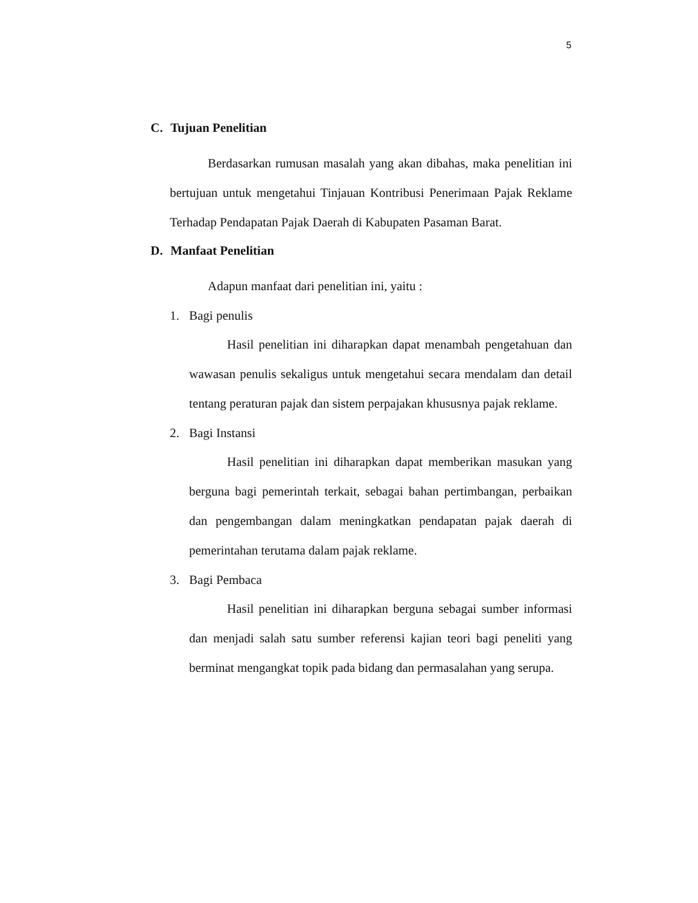5
C. Tujuan Penelitian
Berdasarkan rumusan masalah yang akan dibahas, maka penelitian ini bertujuan untuk mengetahui Tinjauan Kontribusi Penerimaan Pajak Reklame Terhadap Pendapatan Pajak Daerah di Kabupaten Pasaman Barat.
D. Manfaat Penelitian
Adapun manfaat dari penelitian ini, yaitu :
1. Bagi penulis
Hasil penelitian ini diharapkan dapat menambah pengetahuan dan wawasan penulis sekaligus untuk mengetahui secara mendalam dan detail tentang peraturan pajak dan sistem perpajakan khususnya pajak reklame.
2. Bagi Instansi
Hasil penelitian ini diharapkan dapat memberikan masukan yang berguna bagi pemerintah terkait, sebagai bahan pertimbangan, perbaikan dan pengembangan dalam meningkatkan pendapatan pajak daerah di pemerintahan terutama dalam pajak reklame.
3. Bagi Pembaca
Hasil penelitian ini diharapkan berguna sebagai sumber informasi dan menjadi salah satu sumber referensi kajian teori bagi peneliti yang berminat mengangkat topik pada bidang dan permasalahan yang serupa.